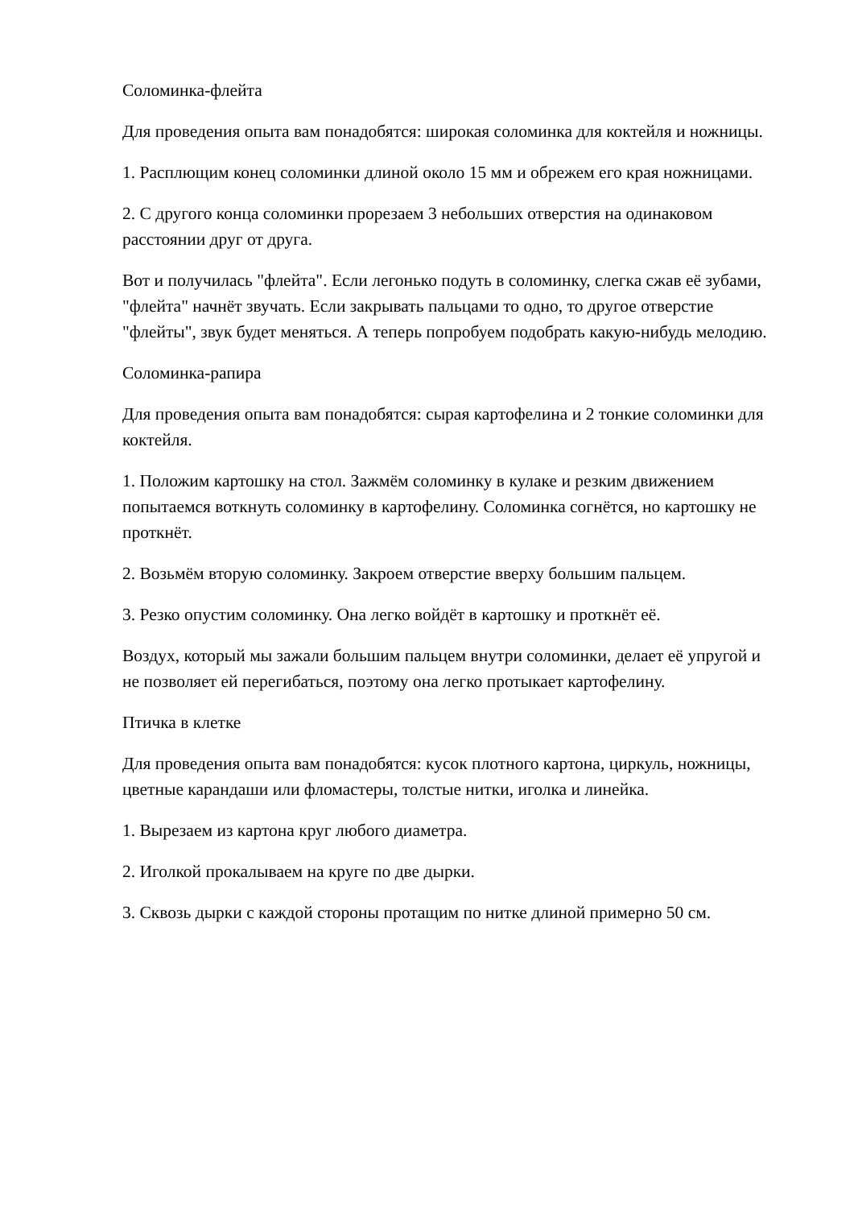Соломинка-флейта
Для проведения опыта вам понадобятся: широкая соломинка для коктейля и ножницы.
1. Расплющим конец соломинки длиной около 15 мм и обрежем его края ножницами.
2. С другого конца соломинки прорезаем 3 небольших отверстия на одинаковом расстоянии друг от друга.
Вот и получилась "флейта". Если легонько подуть в соломинку, слегка сжав её зубами, "флейта" начнёт звучать. Если закрывать пальцами то одно, то другое отверстие "флейты", звук будет меняться. А теперь попробуем подобрать какую-нибудь мелодию.
Соломинка-рапира
Для проведения опыта вам понадобятся: сырая картофелина и 2 тонкие соломинки для коктейля.
1. Положим картошку на стол. Зажмём соломинку в кулаке и резким движением попытаемся воткнуть соломинку в картофелину. Соломинка согнётся, но картошку не проткнёт.
2. Возьмём вторую соломинку. Закроем отверстие вверху большим пальцем.
3. Резко опустим соломинку. Она легко войдёт в картошку и проткнёт её.
Воздух, который мы зажали большим пальцем внутри соломинки, делает её упругой и не позволяет ей перегибаться, поэтому она легко протыкает картофелину.
Птичка в клетке
Для проведения опыта вам понадобятся: кусок плотного картона, циркуль, ножницы, цветные карандаши или фломастеры, толстые нитки, иголка и линейка.
1. Вырезаем из картона круг любого диаметра.
2. Иголкой прокалываем на круге по две дырки.
3. Сквозь дырки с каждой стороны протащим по нитке длиной примерно 50 см.